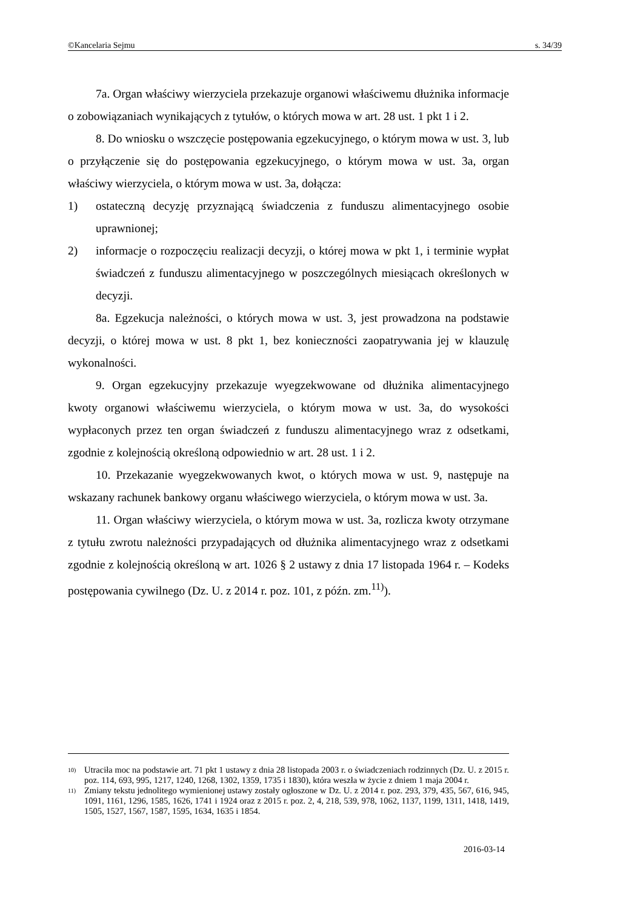©Kancelaria Sejmu s. 34/39
7a. Organ właściwy wierzyciela przekazuje organowi właściwemu dłużnika informacje o zobowiązaniach wynikających z tytułów, o których mowa w art. 28 ust. 1 pkt 1 i 2.
8. Do wniosku o wszczęcie postępowania egzekucyjnego, o którym mowa w ust. 3, lub o przyłączenie się do postępowania egzekucyjnego, o którym mowa w ust. 3a, organ właściwy wierzyciela, o którym mowa w ust. 3a, dołącza:
1) ostateczną decyzję przyznającą świadczenia z funduszu alimentacyjnego osobie uprawnionej;
2) informacje o rozpoczęciu realizacji decyzji, o której mowa w pkt 1, i terminie wypłat świadczeń z funduszu alimentacyjnego w poszczególnych miesiącach określonych w decyzji.
8a. Egzekucja należności, o których mowa w ust. 3, jest prowadzona na podstawie decyzji, o której mowa w ust. 8 pkt 1, bez konieczności zaopatrywania jej w klauzulę wykonalności.
9. Organ egzekucyjny przekazuje wyegzekwowane od dłużnika alimentacyjnego kwoty organowi właściwemu wierzyciela, o którym mowa w ust. 3a, do wysokości wypłaconych przez ten organ świadczeń z funduszu alimentacyjnego wraz z odsetkami, zgodnie z kolejnością określoną odpowiednio w art. 28 ust. 1 i 2.
10. Przekazanie wyegzekwowanych kwot, o których mowa w ust. 9, następuje na wskazany rachunek bankowy organu właściwego wierzyciela, o którym mowa w ust. 3a.
11. Organ właściwy wierzyciela, o którym mowa w ust. 3a, rozlicza kwoty otrzymane z tytułu zwrotu należności przypadających od dłużnika alimentacyjnego wraz z odsetkami zgodnie z kolejnością określoną w art. 1026 § 2 ustawy z dnia 17 listopada 1964 r. – Kodeks postępowania cywilnego (Dz. U. z 2014 r. poz. 101, z późn. zm.<sup>11)</sup>).
<sup>10)</sup> Utraciła moc na podstawie art. 71 pkt 1 ustawy z dnia 28 listopada 2003 r. o świadczeniach rodzinnych (Dz. U. z 2015 r. poz. 114, 693, 995, 1217, 1240, 1268, 1302, 1359, 1735 i 1830), która weszła w życie z dniem 1 maja 2004 r.
<sup>11)</sup> Zmiany tekstu jednolitego wymienionej ustawy zostały ogłoszone w Dz. U. z 2014 r. poz. 293, 379, 435, 567, 616, 945, 1091, 1161, 1296, 1585, 1626, 1741 i 1924 oraz z 2015 r. poz. 2, 4, 218, 539, 978, 1062, 1137, 1199, 1311, 1418, 1419, 1505, 1527, 1567, 1587, 1595, 1634, 1635 i 1854.
2016-03-14